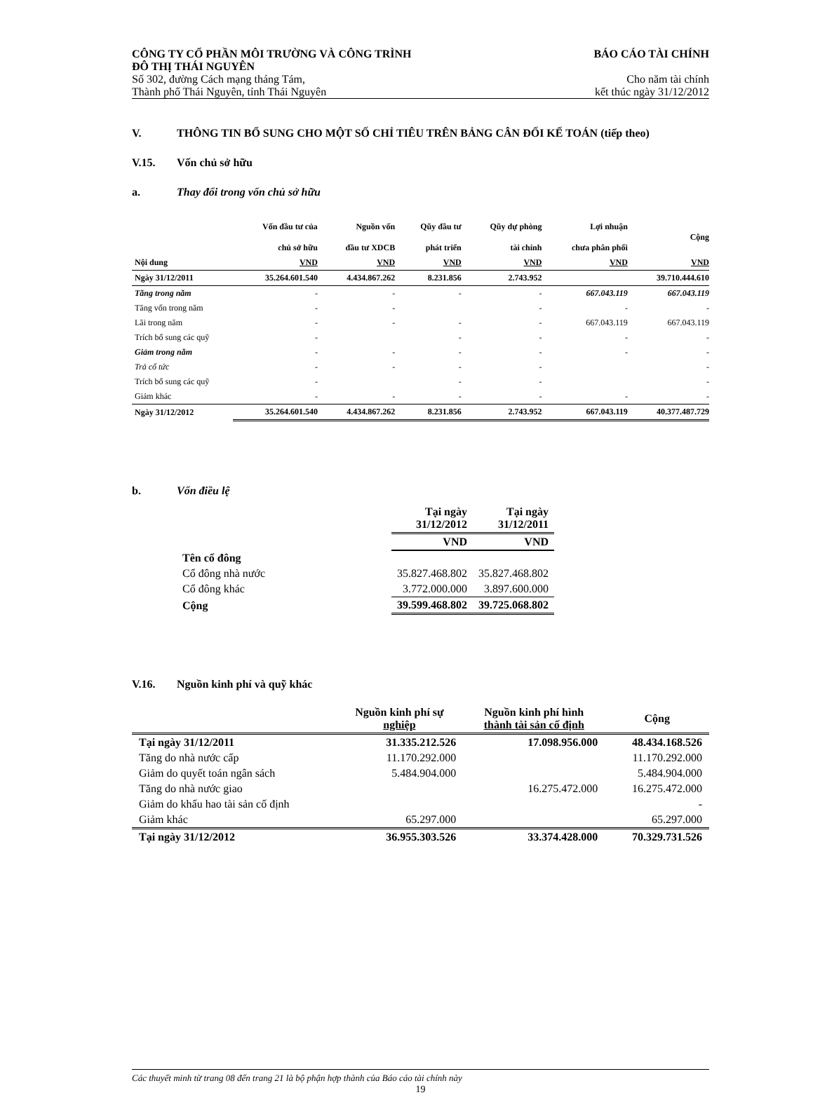CÔNG TY CỔ PHẦN MÔI TRƯỜNG VÀ CÔNG TRÌNH
ĐÔ THỊ THÁI NGUYÊN
BÁO CÁO TÀI CHÍNH
Số 302, đường Cách mạng tháng Tám,
Thành phố Thái Nguyên, tỉnh Thái Nguyên
Cho năm tài chính
kết thúc ngày 31/12/2012
V. THÔNG TIN BỔ SUNG CHO MỘT SỐ CHỈ TIÊU TRÊN BẢNG CÂN ĐỐI KẾ TOÁN (tiếp theo)
V.15. Vốn chủ sở hữu
a. Thay đổi trong vốn chủ sở hữu
| | Vốn đầu tư của chủ sở hữu | Nguồn vốn đầu tư XDCB | Qũy đầu tư phát triển | Qũy dự phòng tài chính | Lợi nhuận chưa phân phối | Cộng |
| --- | --- | --- | --- | --- | --- | --- |
| Nội dung | VND | VND | VND | VND | VND | VND |
| Ngày 31/12/2011 | 35.264.601.540 | 4.434.867.262 | 8.231.856 | 2.743.952 | | 39.710.444.610 |
| Tăng trong năm | - | - | - | - | 667.043.119 | 667.043.119 |
| Tăng vốn trong năm | - | - | | - | - | - |
| Lãi trong năm | - | - | - | - | 667.043.119 | 667.043.119 |
| Trích bổ sung các quỹ | - | | - | - | - | - |
| Giảm trong năm | - | - | - | - | - | - |
| Trả cổ tức | - | - | - | - | | - |
| Trích bổ sung các quỹ | - | | - | - | | - |
| Giảm khác | - | - | - | - | - | - |
| Ngày 31/12/2012 | 35.264.601.540 | 4.434.867.262 | 8.231.856 | 2.743.952 | 667.043.119 | 40.377.487.729 |
b. Vốn điều lệ
| | Tại ngày 31/12/2012 | Tại ngày 31/12/2011 |
| --- | --- | --- |
| | VND | VND |
| Tên cổ đông | | |
| Cổ đông nhà nước | 35.827.468.802 | 35.827.468.802 |
| Cổ đông khác | 3.772.000.000 | 3.897.600.000 |
| Cộng | 39.599.468.802 | 39.725.068.802 |
V.16. Nguồn kinh phí và quỹ khác
| | Nguồn kinh phí sự nghiệp | Nguồn kinh phí hình thành tài sản cố định | Cộng |
| --- | --- | --- | --- |
| Tại ngày 31/12/2011 | 31.335.212.526 | 17.098.956.000 | 48.434.168.526 |
| Tăng do nhà nước cấp | 11.170.292.000 | | 11.170.292.000 |
| Giảm do quyết toán ngân sách | 5.484.904.000 | | 5.484.904.000 |
| Tăng do nhà nước giao | | 16.275.472.000 | 16.275.472.000 |
| Giảm do khấu hao tài sản cố định | | | - |
| Giảm khác | 65.297.000 | | 65.297.000 |
| Tại ngày 31/12/2012 | 36.955.303.526 | 33.374.428.000 | 70.329.731.526 |
Các thuyết minh từ trang 08 đến trang 21 là bộ phận hợp thành của Báo cáo tài chính này
19